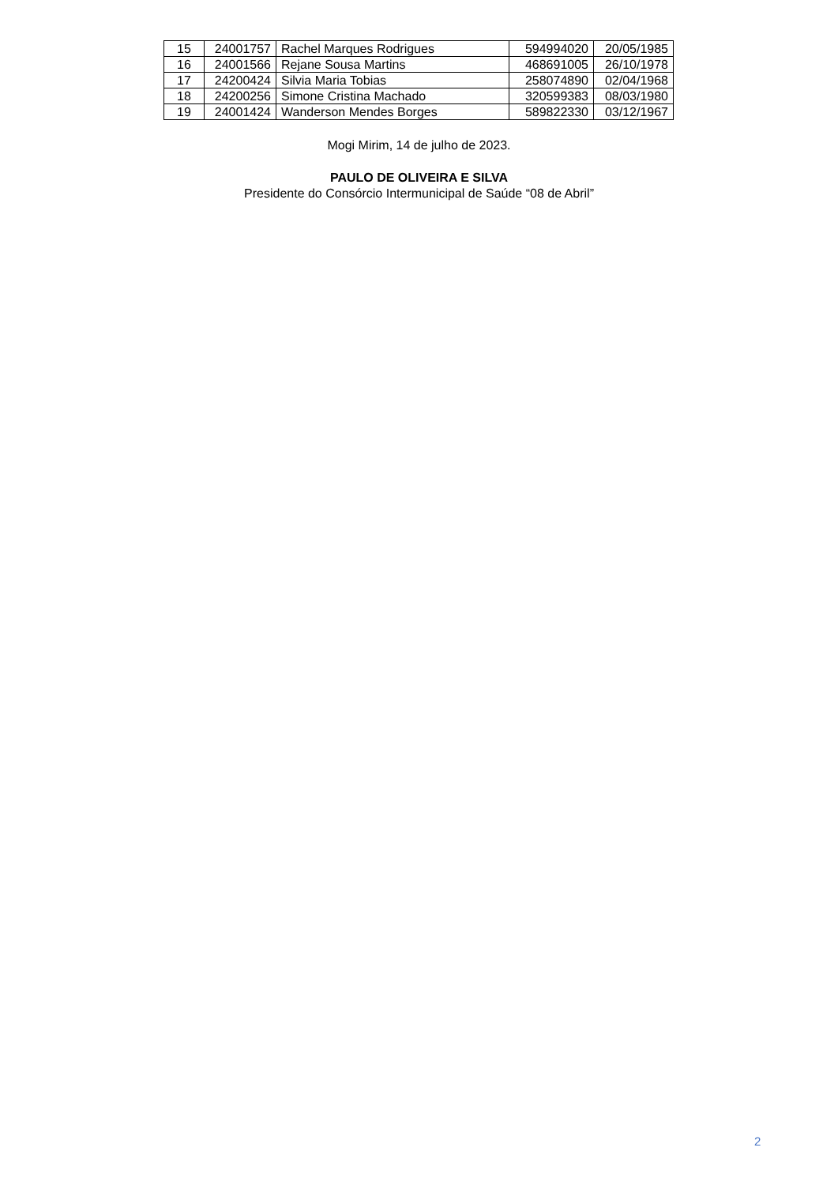| 15 | 24001757 | Rachel Marques Rodrigues | 594994020 | 20/05/1985 |
| 16 | 24001566 | Rejane Sousa Martins | 468691005 | 26/10/1978 |
| 17 | 24200424 | Silvia Maria Tobias | 258074890 | 02/04/1968 |
| 18 | 24200256 | Simone Cristina Machado | 320599383 | 08/03/1980 |
| 19 | 24001424 | Wanderson Mendes Borges | 589822330 | 03/12/1967 |
Mogi Mirim, 14 de julho de 2023.
PAULO DE OLIVEIRA E SILVA
Presidente do Consórcio Intermunicipal de Saúde “08 de Abril”
2